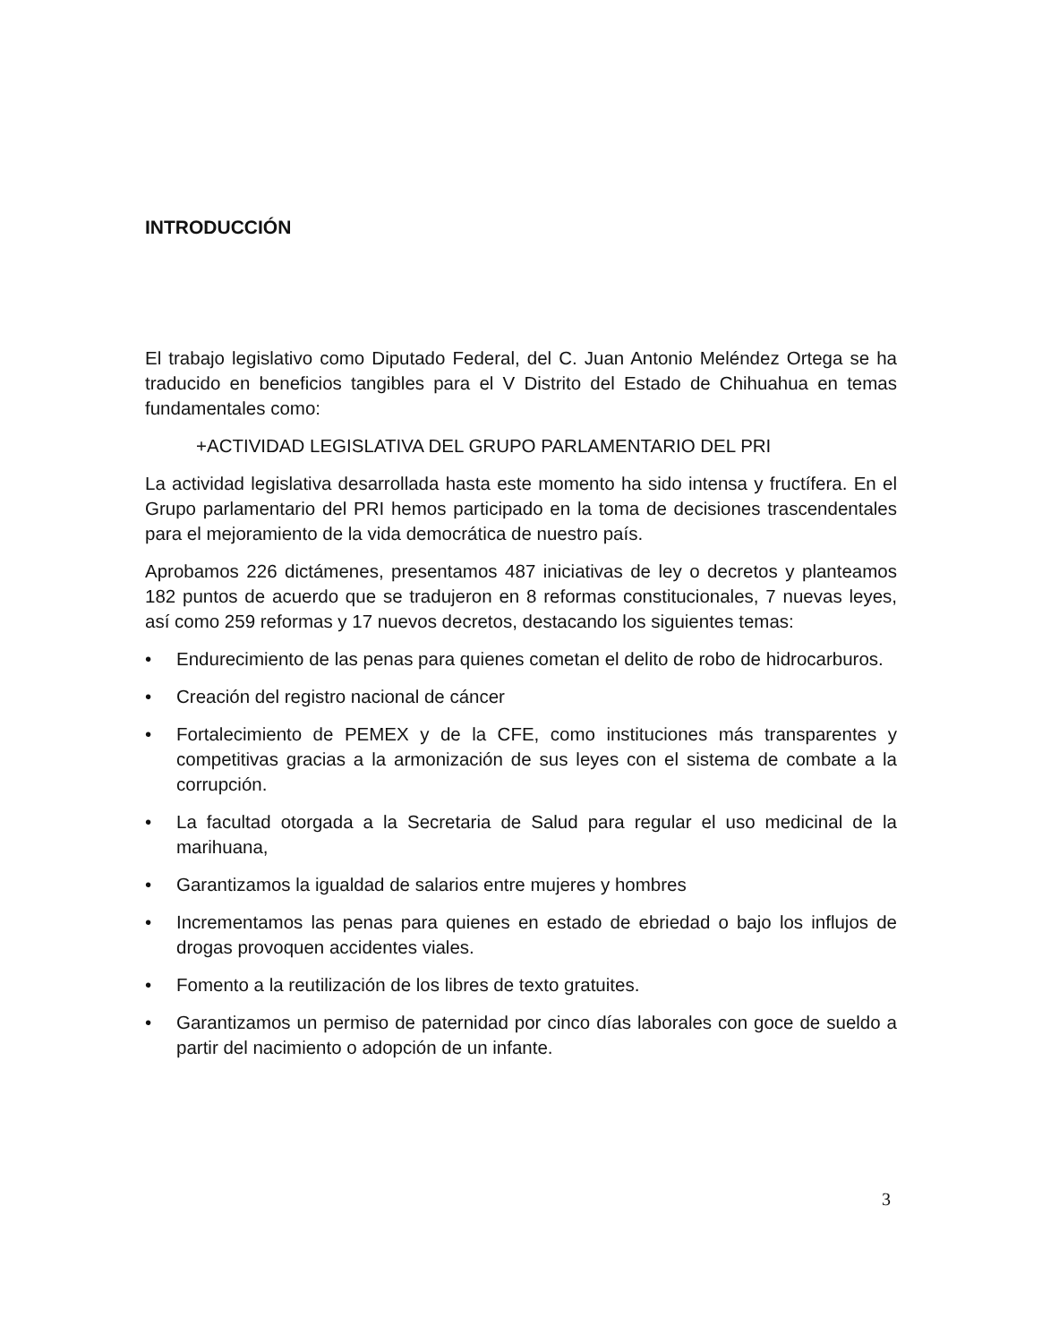INTRODUCCIÓN
El trabajo legislativo como Diputado Federal, del C. Juan Antonio Meléndez Ortega se ha traducido en beneficios tangibles para el V Distrito del Estado de Chihuahua en temas fundamentales como:
+ACTIVIDAD LEGISLATIVA DEL GRUPO PARLAMENTARIO DEL PRI
La actividad legislativa desarrollada hasta este momento ha sido intensa y fructífera. En el Grupo parlamentario del PRI hemos participado en la toma de decisiones trascendentales para el mejoramiento de la vida democrática de nuestro país.
Aprobamos 226 dictámenes, presentamos 487 iniciativas de ley o decretos y planteamos 182 puntos de acuerdo que se tradujeron en 8 reformas constitucionales, 7 nuevas leyes, así como 259 reformas y 17 nuevos decretos, destacando los siguientes temas:
• Endurecimiento de las penas para quienes cometan el delito de robo de hidrocarburos.
• Creación del registro nacional de cáncer
• Fortalecimiento de PEMEX y de la CFE, como instituciones más transparentes y competitivas gracias a la armonización de sus leyes con el sistema de combate a la corrupción.
• La facultad otorgada a la Secretaria de Salud para regular el uso medicinal de la marihuana,
• Garantizamos la igualdad de salarios entre mujeres y hombres
• Incrementamos las penas para quienes en estado de ebriedad o bajo los influjos de drogas provoquen accidentes viales.
• Fomento a la reutilización de los libres de texto gratuites.
• Garantizamos un permiso de paternidad por cinco días laborales con goce de sueldo a partir del nacimiento o adopción de un infante.
3